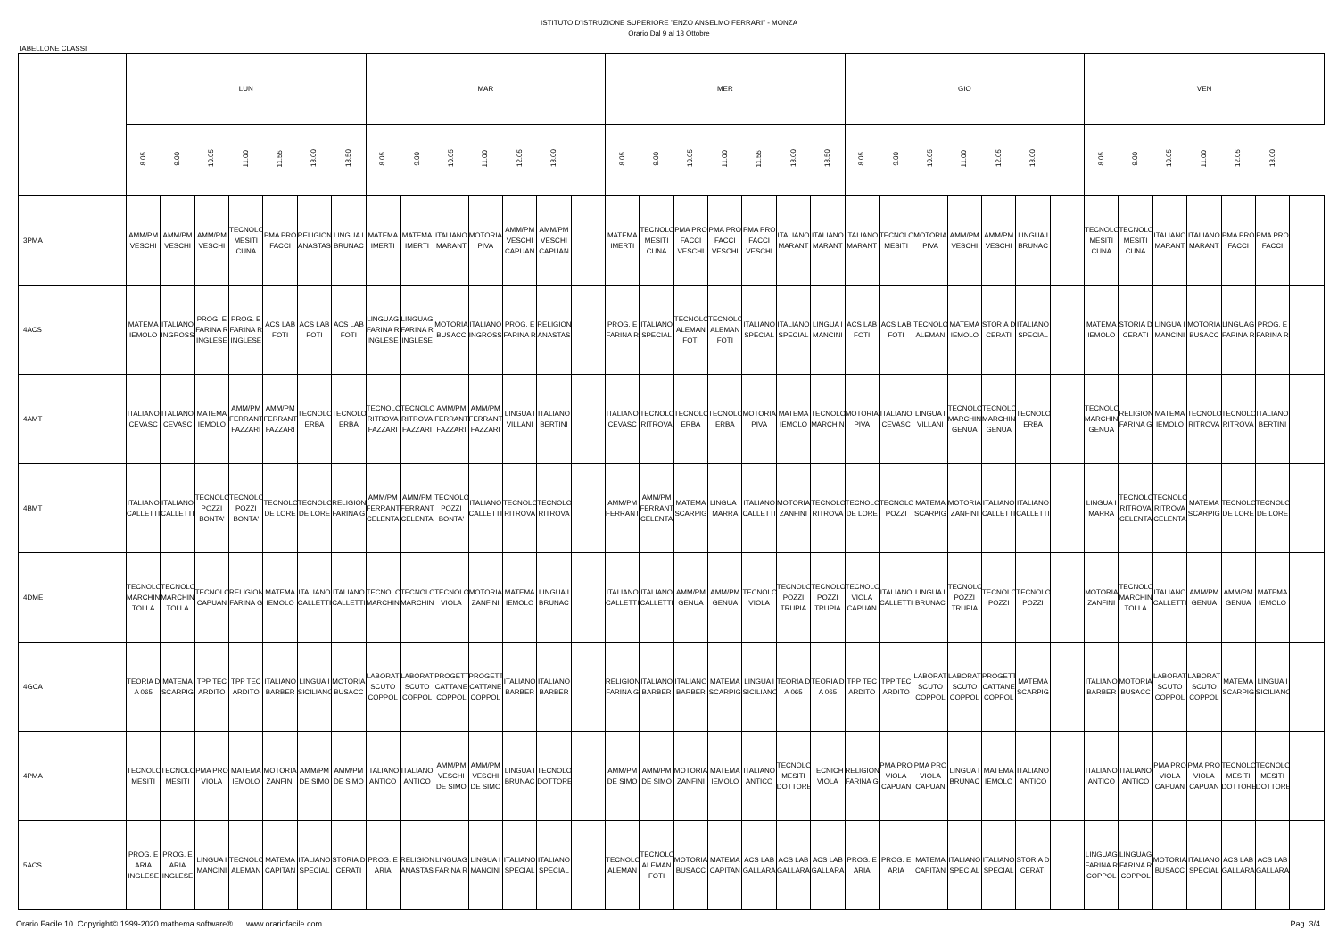ISTITUTO D'ISTRUZIONE SUPERIORE "ENZO ANSELMO FERRARI" - MONZA
Orario Dal 9 al 13 Ottobre
TABELLONE CLASSI
| | LUN | | | | | | | MAR | | | | | | | MER | | | | | | | GIO | | | | | | | VEN | | | | | | |
| --- | --- | --- | --- | --- | --- | --- | --- | --- | --- | --- | --- | --- | --- | --- | --- | --- | --- | --- | --- | --- | --- | --- | --- | --- | --- | --- | --- | --- | --- | --- | --- | --- | --- | --- | --- |
| | 8.05 | 9.00 | 10.05 | 11.00 | 11.55 | 13.00 | 13.50 | 8.05 | 9.00 | 10.05 | 11.00 | 12.05 | 13.00 | | 8.05 | 9.00 | 10.05 | 11.00 | 11.55 | 13.00 | 13.50 | 8.05 | 9.00 | 10.05 | 11.00 | 12.05 | 13.00 | | 8.05 | 9.00 | 10.05 | 11.00 | 12.05 | 13.00 | |
| 3PMA | AMM/PM VESCHI | AMM/PM VESCHI | AMM/PM VESCHI | TECNOLO MESITI CUNA | PMA PRO FACCI | RELIGION ANASTAS | LINGUA I BRUNAC | MATEMA IMERTI | MATEMA IMERTI | ITALIANO MARANT | MOTORIA PIVA | AMM/PM VESCHI CAPUAN | AMM/PM VESCHI CAPUAN | | MATEMA IMERTI | TECNOLO MESITI CUNA | PMA PRO FACCI VESCHI | PMA PRO FACCI VESCHI | PMA PRO FACCI VESCHI | ITALIANO MARANT | ITALIANO MARANT | ITALIANO MARANT | TECNOLO MESITI | MOTORIA PIVA | AMM/PM VESCHI | AMM/PM VESCHI | LINGUA I BRUNAC | | TECNOLO MESITI CUNA | TECNOLO MESITI CUNA | ITALIANO MARANT | ITALIANO MARANT | PMA PRO FACCI | PMA PRO FACCI | |
| 4ACS | MATEMA IEMOLO | ITALIANO INGROSS | PROG. E FARINA R INGLESE | PROG. E FARINA R INGLESE | ACS LAB FOTI | ACS LAB FOTI | ACS LAB FOTI | LINGUAG FARINA R INGLESE | LINGUAG FARINA R INGLESE | MOTORIA BUSACC | ITALIANO INGROSS | PROG. E FARINA R | RELIGION ANASTAS | | PROG. E FARINA R | ITALIANO SPECIAL | TECNOLO ALEMAN FOTI | TECNOLO ALEMAN FOTI | ITALIANO SPECIAL | ITALIANO SPECIAL | LINGUA I MANCINI | ACS LAB FOTI | ACS LAB FOTI | TECNOLO ALEMAN | MATEMA IEMOLO | STORIA D CERATI | ITALIANO SPECIAL | | MATEMA IEMOLO | STORIA D CERATI | LINGUA I MANCINI | MOTORIA BUSACC | LINGUAG FARINA R | PROG. E FARINA R | |
| 4AMT | ITALIANO CEVASC | ITALIANO CEVASC | MATEMA IEMOLO | AMM/PM FERRANT FAZZARI | AMM/PM FERRANT FAZZARI | TECNOLO ERBA | TECNOLO ERBA | TECNOLO RITROVA FAZZARI | TECNOLO RITROVA FAZZARI | AMM/PM FERRANT FAZZARI | AMM/PM FERRANT FAZZARI | LINGUA I VILLANI | ITALIANO BERTINI | | ITALIANO CEVASC | TECNOLO RITROVA | TECNOLO ERBA | TECNOLO ERBA | MOTORIA PIVA | MATEMA IEMOLO | TECNOLO MARCHINI | MOTORIA PIVA | ITALIANO CEVASC | LINGUA I VILLANI | TECNOLO MARCHINI GENUA | TECNOLO MARCHINI GENUA | TECNOLO ERBA | | TECNOLO MARCHINI GENUA | RELIGION FARINA G | MATEMA IEMOLO | TECNOLO RITROVA | TECNOLO RITROVA | ITALIANO BERTINI | |
| 4BMT | ITALIANO CALLETTI | ITALIANO CALLETTI | TECNOLO POZZI BONTA' | TECNOLO POZZI BONTA' | TECNOLO DE LORE | TECNOLO DE LORE | RELIGION FARINA G | AMM/PM FERRANT CELENTA | AMM/PM FERRANT CELENTA | TECNOLO POZZI BONTA' | ITALIANO CALLETTI | TECNOLO RITROVA | TECNOLO RITROVA | | AMM/PM FERRANT | AMM/PM FERRANT CELENTA | MATEMA SCARPIG | LINGUA I MARRA | ITALIANO CALLETTI | MOTORIA ZANFINI | TECNOLO RITROVA | TECNOLO DE LORE | TECNOLO POZZI | MATEMA SCARPIG | MOTORIA ZANFINI | ITALIANO CALLETTI | ITALIANO CALLETTI | | LINGUA I MARRA | TECNOLO RITROVA CELENTA | TECNOLO RITROVA CELENTA | MATEMA SCARPIG | TECNOLO DE LORE | TECNOLO DE LORE | |
| 4DME | TECNOLO MARCHINI TOLLA | TECNOLO MARCHINI TOLLA | TECNOLO CAPUAN | RELIGION FARINA G | MATEMA IEMOLO | ITALIANO CALLETTI | ITALIANO CALLETTI | TECNOLO MARCHINI | TECNOLO MARCHINI | TECNOLO VIOLA | MOTORIA ZANFINI | MATEMA IEMOLO | LINGUA I BRUNAC | | ITALIANO CALLETTI | ITALIANO CALLETTI | AMM/PM GENUA | AMM/PM GENUA | TECNOLO VIOLA | TECNOLO POZZI TRUPIA | TECNOLO POZZI TRUPIA | TECNOLO VIOLA CAPUAN | ITALIANO CALLETTI | LINGUA I BRUNAC | TECNOLO POZZI TRUPIA | TECNOLO POZZI | TECNOLO POZZI | | MOTORIA ZANFINI | TECNOLO MARCHINI TOLLA | ITALIANO CALLETTI | AMM/PM GENUA | AMM/PM GENUA | MATEMA IEMOLO | |
| 4GCA | TEORIA D A 065 | MATEMA SCARPIG | TPP TEC ARDITO | TPP TEC ARDITO | ITALIANO BARBER | LINGUA I SICILIANO | MOTORIA BUSACC | LABORAT SCUTO COPPOL | LABORAT SCUTO COPPOL | PROGETT CATTANE COPPOL | PROGETT CATTANE COPPOL | ITALIANO BARBER | ITALIANO BARBER | | RELIGION FARINA G | ITALIANO BARBER | ITALIANO BARBER | MATEMA SCARPIG | LINGUA I SICILIANO | TEORIA D A 065 | TEORIA D A 065 | TPP TEC ARDITO | TPP TEC ARDITO | LABORAT SCUTO COPPOL | LABORAT SCUTO COPPOL | PROGETT CATTANE COPPOL | MATEMA SCARPIG | | ITALIANO BARBER | MOTORIA BUSACC | LABORAT SCUTO COPPOL | LABORAT SCUTO COPPOL | MATEMA SCARPIG | LINGUA I SICILIANO | |
| 4PMA | TECNOLO MESITI | TECNOLO MESITI | PMA PRO VIOLA | MATEMA IEMOLO | MOTORIA ZANFINI | AMM/PM DE SIMO | AMM/PM DE SIMO | ITALIANO ANTICO | ITALIANO ANTICO | AMM/PM VESCHI DE SIMO | AMM/PM VESCHI DE SIMO | LINGUA I BRUNAC | TECNOLO DOTTORE | | AMM/PM DE SIMO | AMM/PM DE SIMO | MOTORIA ZANFINI | MATEMA IEMOLO | ITALIANO ANTICO | TECNOLO MESITI DOTTORE | TECNICH VIOLA | RELIGION FARINA G | PMA PRO VIOLA CAPUAN | PMA PRO VIOLA CAPUAN | LINGUA I BRUNAC | MATEMA IEMOLO | ITALIANO ANTICO | | ITALIANO ANTICO | ITALIANO ANTICO | PMA PRO VIOLA CAPUAN | PMA PRO VIOLA CAPUAN | TECNOLO MESITI DOTTORE | TECNOLO MESITI DOTTORE | |
| 5ACS | PROG. E ARIA INGLESE | PROG. E ARIA INGLESE | LINGUA I MANCINI | TECNOLO ALEMAN | MATEMA CAPITAN | ITALIANO SPECIAL | STORIA D CERATI | PROG. E ARIA | RELIGION ANASTAS | LINGUAG FARINA R | LINGUA I MANCINI | ITALIANO SPECIAL | ITALIANO SPECIAL | | TECNOLO ALEMAN | TECNOLO ALEMAN FOTI | MOTORIA BUSACC | MATEMA CAPITAN | ACS LAB GALLARA | ACS LAB GALLARA | ACS LAB GALLARA | PROG. E ARIA | PROG. E ARIA | MATEMA CAPITAN | ITALIANO SPECIAL | ITALIANO SPECIAL | STORIA D CERATI | | LINGUAG FARINA R COPPOL | LINGUAG FARINA R COPPOL | MOTORIA BUSACC | ITALIANO SPECIAL | ACS LAB GALLARA | ACS LAB GALLARA | |
Orario Facile 10 Copyright© 1999-2020 mathema software® www.orariofacile.com Pag. 3/4